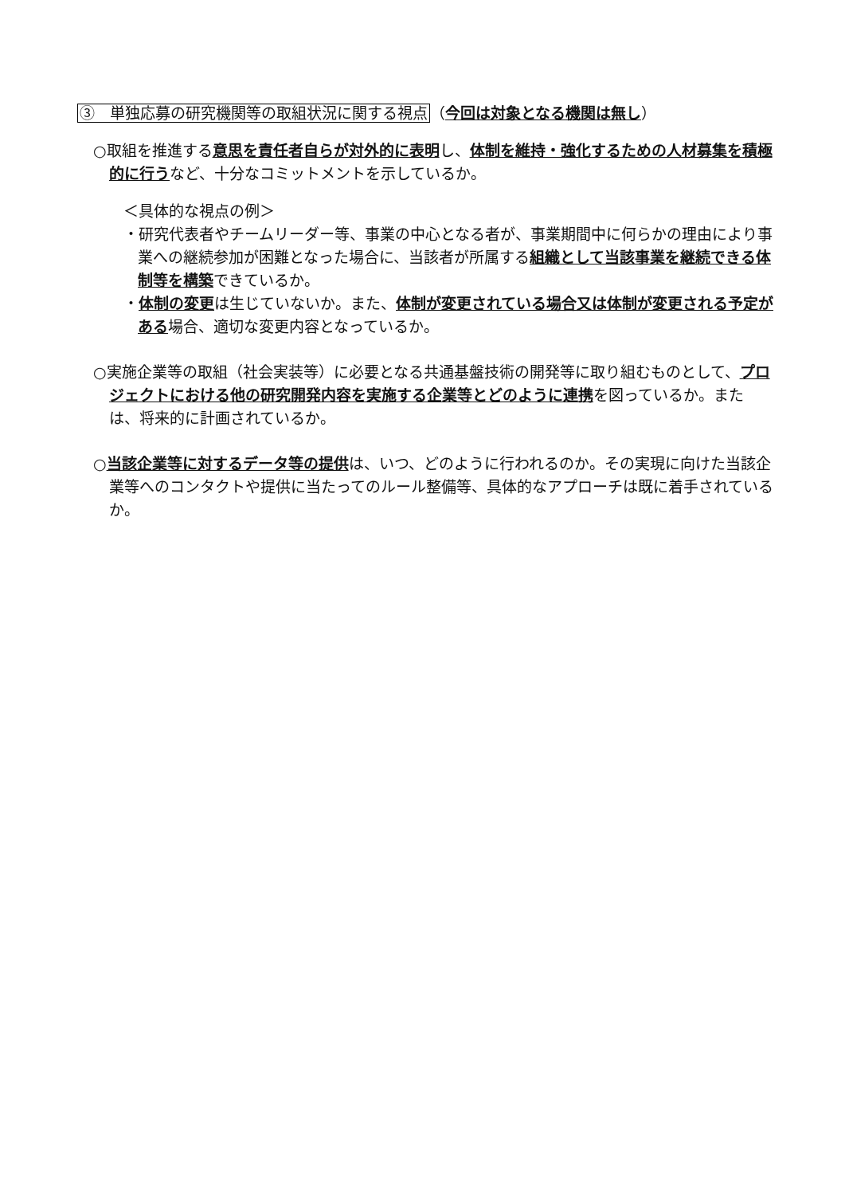③　単独応募の研究機関等の取組状況に関する視点（今回は対象となる機関は無し）
○取組を推進する意思を責任者自らが対外的に表明し、体制を維持・強化するための人材募集を積極的に行うなど、十分なコミットメントを示しているか。
＜具体的な視点の例＞
・研究代表者やチームリーダー等、事業の中心となる者が、事業期間中に何らかの理由により事業への継続参加が困難となった場合に、当該者が所属する組織として当該事業を継続できる体制等を構築できているか。
・体制の変更は生じていないか。また、体制が変更されている場合又は体制が変更される予定がある場合、適切な変更内容となっているか。
○実施企業等の取組（社会実装等）に必要となる共通基盤技術の開発等に取り組むものとして、プロジェクトにおける他の研究開発内容を実施する企業等とどのように連携を図っているか。または、将来的に計画されているか。
○当該企業等に対するデータ等の提供は、いつ、どのように行われるのか。その実現に向けた当該企業等へのコンタクトや提供に当たってのルール整備等、具体的なアプローチは既に着手されているか。